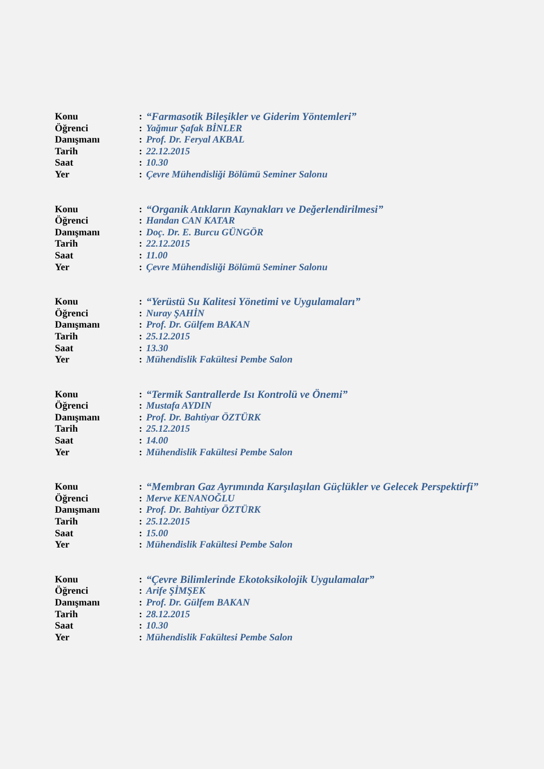Konu: “Farmasotik Bileşikler ve Giderim Yöntemleri”
Öğrenci: Yağmur Şafak BİNLER
Danışmanı: Prof. Dr. Feryal AKBAL
Tarih: 22.12.2015
Saat: 10.30
Yer: Çevre Mühendisliği Bölümü Seminer Salonu
Konu: “Organik Atıkların Kaynakları ve Değerlendirilmesi”
Öğrenci: Handan CAN KATAR
Danışmanı: Doç. Dr. E. Burcu GÜNGÖR
Tarih: 22.12.2015
Saat: 11.00
Yer: Çevre Mühendisliği Bölümü Seminer Salonu
Konu: “Yerüstü Su Kalitesi Yönetimi ve Uygulamaları”
Öğrenci: Nuray ŞAHİN
Danışmanı: Prof. Dr. Gülfem BAKAN
Tarih: 25.12.2015
Saat: 13.30
Yer: Mühendislik Fakültesi Pembe Salon
Konu: “Termik Santrallerde Isı Kontrolü ve Önemi”
Öğrenci: Mustafa AYDIN
Danışmanı: Prof. Dr. Bahtiyar ÖZTÜRK
Tarih: 25.12.2015
Saat: 14.00
Yer: Mühendislik Fakültesi Pembe Salon
Konu: “Membran Gaz Ayrımında Karşılaşılan Güçlükler ve Gelecek Perspektirfi”
Öğrenci: Merve KENANOĞLU
Danışmanı: Prof. Dr. Bahtiyar ÖZTÜRK
Tarih: 25.12.2015
Saat: 15.00
Yer: Mühendislik Fakültesi Pembe Salon
Konu: “Çevre Bilimlerinde Ekotoksikolojik Uygulamalar”
Öğrenci: Arife ŞİMŞEK
Danışmanı: Prof. Dr. Gülfem BAKAN
Tarih: 28.12.2015
Saat: 10.30
Yer: Mühendislik Fakültesi Pembe Salon